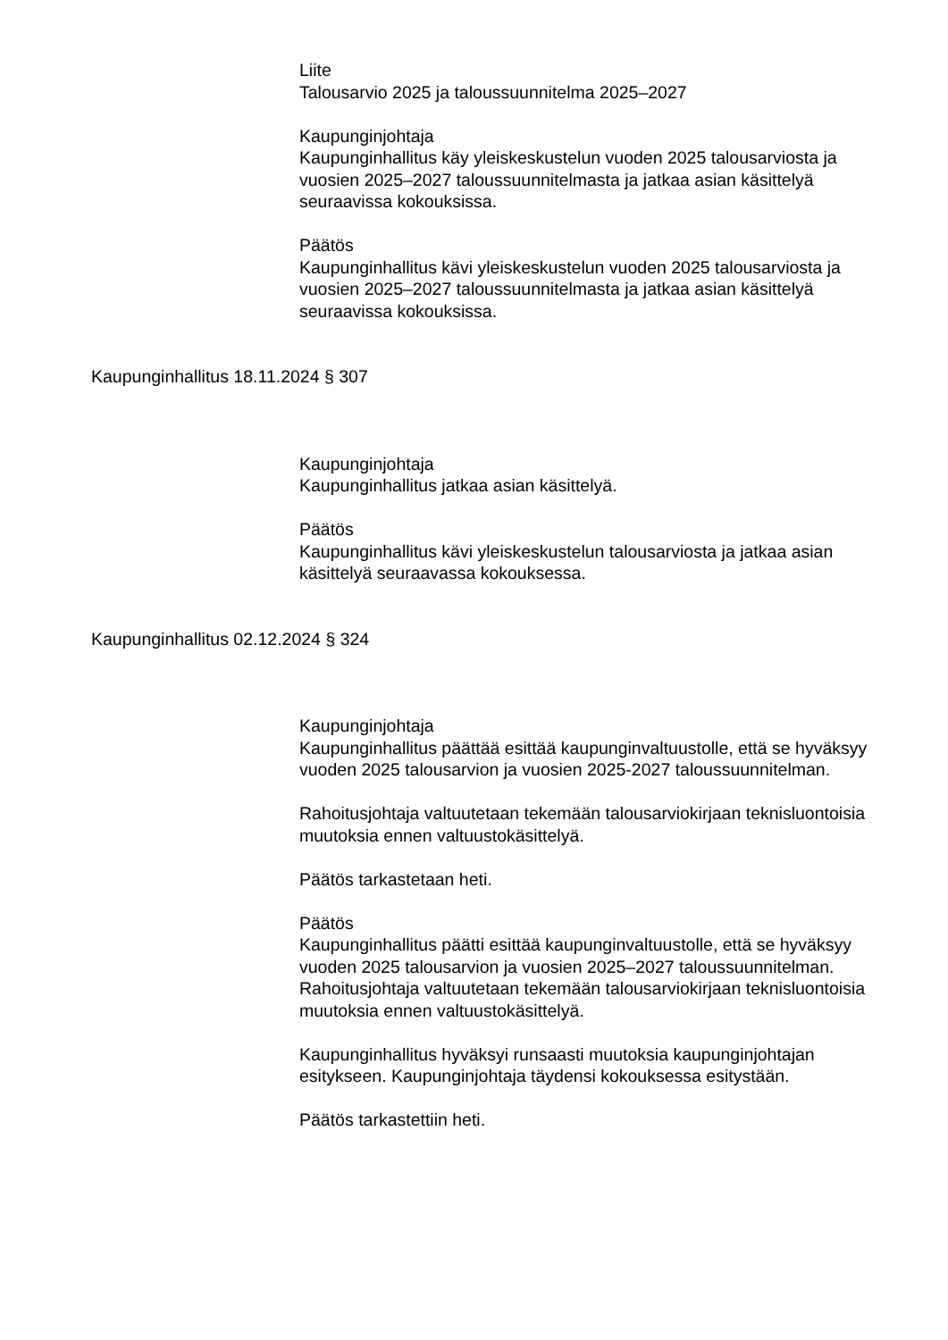Liite
Talousarvio 2025 ja taloussuunnitelma 2025–2027
Kaupunginjohtaja
Kaupunginhallitus käy yleiskeskustelun vuoden 2025 talousarviosta ja vuosien 2025–2027 taloussuunnitelmasta ja jatkaa asian käsittelyä seuraavissa kokouksissa.
Päätös
Kaupunginhallitus kävi yleiskeskustelun vuoden 2025 talousarviosta ja vuosien 2025–2027 taloussuunnitelmasta ja jatkaa asian käsittelyä seuraavissa kokouksissa.
Kaupunginhallitus 18.11.2024 § 307
Kaupunginjohtaja
Kaupunginhallitus jatkaa asian käsittelyä.
Päätös
Kaupunginhallitus kävi yleiskeskustelun talousarviosta ja jatkaa asian käsittelyä seuraavassa kokouksessa.
Kaupunginhallitus 02.12.2024 § 324
Kaupunginjohtaja
Kaupunginhallitus päättää esittää kaupunginvaltuustolle, että se hyväksyy vuoden 2025 talousarvion ja vuosien 2025-2027 taloussuunnitelman.
Rahoitusjohtaja valtuutetaan tekemään talousarviokirjaan teknisluontoisia muutoksia ennen valtuustokäsittelyä.
Päätös tarkastetaan heti.
Päätös
Kaupunginhallitus päätti esittää kaupunginvaltuustolle, että se hyväksyy vuoden 2025 talousarvion ja vuosien 2025–2027 taloussuunnitelman. Rahoitusjohtaja valtuutetaan tekemään talousarviokirjaan teknisluontoisia muutoksia ennen valtuustokäsittelyä.
Kaupunginhallitus hyväksyi runsaasti muutoksia kaupunginjohtajan esitykseen. Kaupunginjohtaja täydensi kokouksessa esitystään.
Päätös tarkastettiin heti.